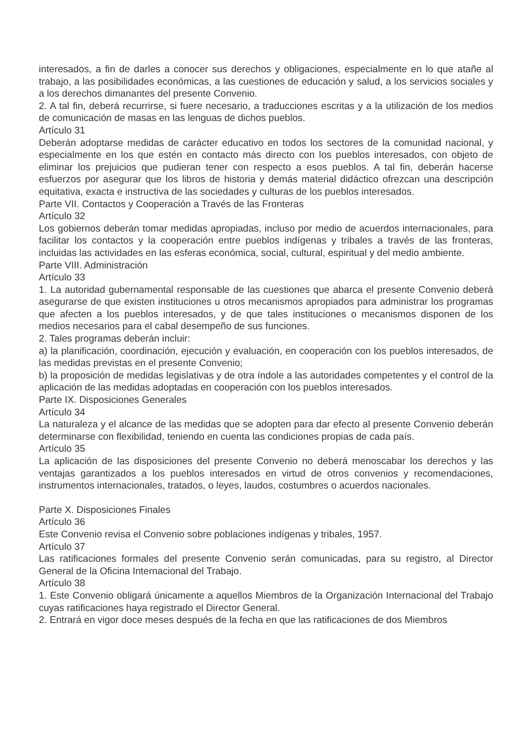interesados, a fin de darles a conocer sus derechos y obligaciones, especialmente en lo que atañe al trabajo, a las posibilidades económicas, a las cuestiones de educación y salud, a los servicios sociales y a los derechos dimanantes del presente Convenio.
2. A tal fin, deberá recurrirse, si fuere necesario, a traducciones escritas y a la utilización de los medios de comunicación de masas en las lenguas de dichos pueblos.
Artículo 31
Deberán adoptarse medidas de carácter educativo en todos los sectores de la comunidad nacional, y especialmente en los que estén en contacto más directo con los pueblos interesados, con objeto de eliminar los prejuicios que pudieran tener con respecto a esos pueblos. A tal fin, deberán hacerse esfuerzos por asegurar que los libros de historia y demás material didáctico ofrezcan una descripción equitativa, exacta e instructiva de las sociedades y culturas de los pueblos interesados.
Parte VII. Contactos y Cooperación a Través de las Fronteras
Artículo 32
Los gobiernos deberán tomar medidas apropiadas, incluso por medio de acuerdos internacionales, para facilitar los contactos y la cooperación entre pueblos indígenas y tribales a través de las fronteras, incluidas las actividades en las esferas económica, social, cultural, espiritual y del medio ambiente.
Parte VIII. Administración
Artículo 33
1. La autoridad gubernamental responsable de las cuestiones que abarca el presente Convenio deberá asegurarse de que existen instituciones u otros mecanismos apropiados para administrar los programas que afecten a los pueblos interesados, y de que tales instituciones o mecanismos disponen de los medios necesarios para el cabal desempeño de sus funciones.
2. Tales programas deberán incluir:
a) la planificación, coordinación, ejecución y evaluación, en cooperación con los pueblos interesados, de las medidas previstas en el presente Convenio;
b) la proposición de medidas legislativas y de otra índole a las autoridades competentes y el control de la aplicación de las medidas adoptadas en cooperación con los pueblos interesados.
Parte IX. Disposiciones Generales
Artículo 34
La naturaleza y el alcance de las medidas que se adopten para dar efecto al presente Convenio deberán determinarse con flexibilidad, teniendo en cuenta las condiciones propias de cada país.
Artículo 35
La aplicación de las disposiciones del presente Convenio no deberá menoscabar los derechos y las ventajas garantizados a los pueblos interesados en virtud de otros convenios y recomendaciones, instrumentos internacionales, tratados, o leyes, laudos, costumbres o acuerdos nacionales.
Parte X. Disposiciones Finales
Artículo 36
Este Convenio revisa el Convenio sobre poblaciones indígenas y tribales, 1957.
Artículo 37
Las ratificaciones formales del presente Convenio serán comunicadas, para su registro, al Director General de la Oficina Internacional del Trabajo.
Artículo 38
1. Este Convenio obligará únicamente a aquellos Miembros de la Organización Internacional del Trabajo cuyas ratificaciones haya registrado el Director General.
2. Entrará en vigor doce meses después de la fecha en que las ratificaciones de dos Miembros